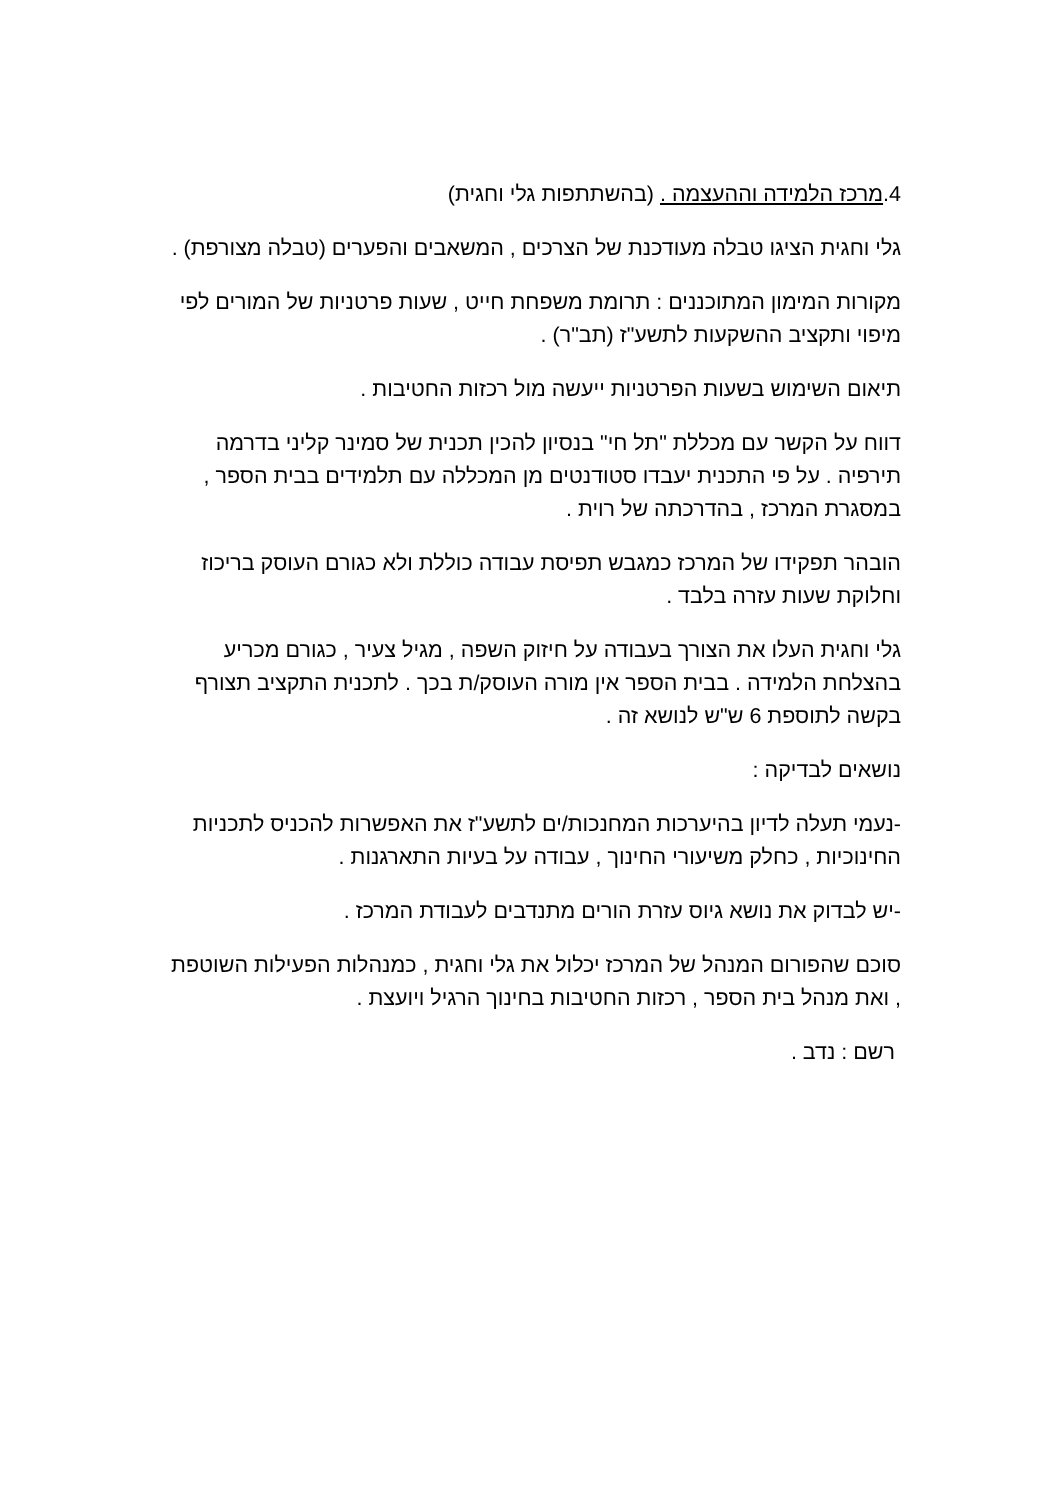4.מרכז הלמידה וההעצמה . (בהשתתפות גלי וחגית)
גלי וחגית הציגו טבלה מעודכנת של הצרכים , המשאבים והפערים (טבלה מצורפת) .
מקורות המימון המתוכננים : תרומת משפחת חייט , שעות פרטניות של המורים לפי מיפוי ותקציב ההשקעות לתשע"ז (תב"ר) .
תיאום השימוש בשעות הפרטניות ייעשה מול רכזות החטיבות .
דווח על הקשר עם מכללת "תל חי" בנסיון להכין תכנית של סמינר קליני בדרמה תירפיה . על פי התכנית יעבדו סטודנטים מן המכללה עם תלמידים בבית הספר , במסגרת המרכז , בהדרכתה של רוית .
הובהר תפקידו של המרכז כמגבש תפיסת עבודה כוללת ולא כגורם העוסק בריכוז וחלוקת שעות עזרה בלבד .
גלי וחגית העלו את הצורך בעבודה על חיזוק השפה , מגיל צעיר , כגורם מכריע בהצלחת הלמידה . בבית הספר אין מורה העוסק/ת בכך . לתכנית התקציב תצורף בקשה לתוספת 6 ש"ש לנושא זה .
נושאים לבדיקה :
-נעמי תעלה לדיון בהיערכות המחנכות/ים לתשע"ז את האפשרות להכניס לתכניות החינוכיות , כחלק משיעורי החינוך , עבודה על בעיות התארגנות .
-יש לבדוק את נושא גיוס עזרת הורים מתנדבים לעבודת המרכז .
סוכם שהפורום המנהל של המרכז יכלול את גלי וחגית , כמנהלות הפעילות השוטפת , ואת מנהל בית הספר , רכזות החטיבות בחינוך הרגיל ויועצת .
רשם : נדב .